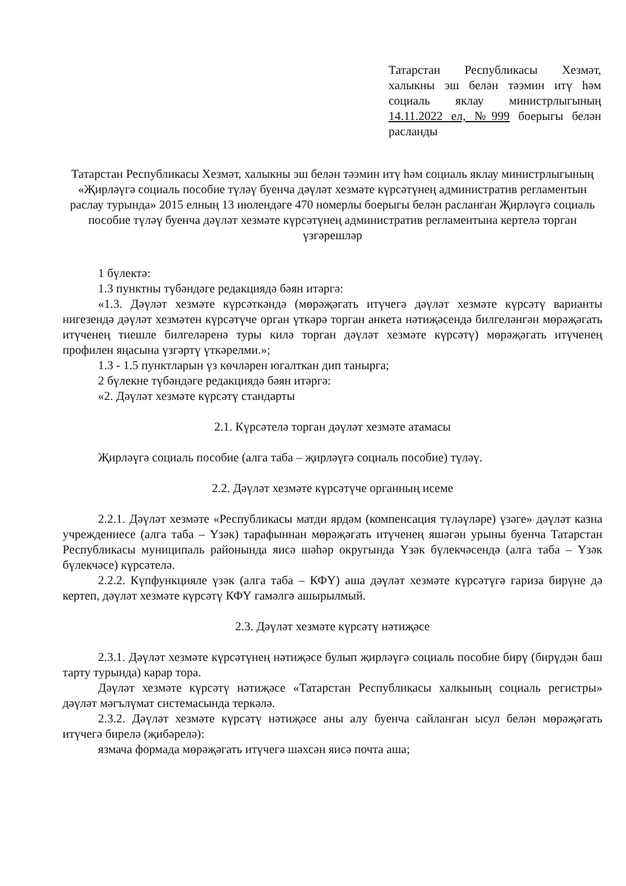Татарстан Республикасы Хезмәт, халыкны эш белән тәэмин итү һәм социаль яклау министрлыгының 14.11.2022 ел, №999 боерыгы белән расланды
Татарстан Республикасы Хезмәт, халыкны эш белән тәэмин итү һәм социаль яклау министрлыгының «Җирләүгә социаль пособие түләү буенча дәүләт хезмәте күрсәтүнең административ регламентын раслау турында» 2015 елның 13 июлендәге 470 номерлы боерыгы белән расланган Җирләүгә социаль пособие түләү буенча дәүләт хезмәте күрсәтүнең административ регламентына кертелә торган үзгәрешләр
1 бүлектә:
1.3 пунктны түбәндәге редакциядә бәян итәргә:
«1.3. Дәүләт хезмәте күрсәткәндә (мөрәҗәгать итүчегә дәүләт хезмәте күрсәтү варианты нигезендә дәүләт хезмәтен күрсәтүче орган үткәрә торган анкета нәтиҗәсендә билгеләнгән мөрәҗәгать итүченең тиешле билгеләренә туры килә торган дәүләт хезмәте күрсәтү) мөрәҗәгать итүченең профилен яңасына үзгәртү үткәрелми.»;
1.3 - 1.5 пунктларын үз көчләрен югалткан дип танырга;
2 бүлекне түбәндәге редакциядә бәян итәргә:
«2. Дәүләт хезмәте күрсәтү стандарты
2.1. Күрсәтелә торган дәүләт хезмәте атамасы
Җирләүгә социаль пособие (алга таба – җирләүгә социаль пособие) түләү.
2.2. Дәүләт хезмәте күрсәтүче органның исеме
2.2.1. Дәүләт хезмәте «Республикасы матди ярдәм (компенсация түләүләре) үзәге» дәүләт казна учреждениесе (алга таба – Үзәк) тарафыннан мөрәҗәгать итүченең яшәгән урыны буенча Татарстан Республикасы муниципаль районында яисә шәһәр округында Үзәк бүлекчәсендә (алга таба – Үзәк бүлекчәсе) күрсәтелә.
2.2.2. Күпфункцияле үзәк (алга таба – КФҮ) аша дәүләт хезмәте күрсәтүгә гариза бирүне дә кертеп, дәүләт хезмәте күрсәтү КФҮ гамәлгә ашырылмый.
2.3. Дәүләт хезмәте күрсәтү нәтиҗәсе
2.3.1. Дәүләт хезмәте күрсәтүнең нәтиҗәсе булып җирләүгә социаль пособие бирү (бирүдән баш тарту турында) карар тора.
Дәүләт хезмәте күрсәтү нәтиҗәсе «Татарстан Республикасы халкының социаль регистры» дәүләт мәгълүмат системасында теркәлә.
2.3.2. Дәүләт хезмәте күрсәтү нәтиҗәсе аны алу буенча сайланган ысул белән мөрәҗәгать итүчегә бирелә (җибәрелә):
язмача формада мөрәҗәгать итүчегә шәхсән яисә почта аша;